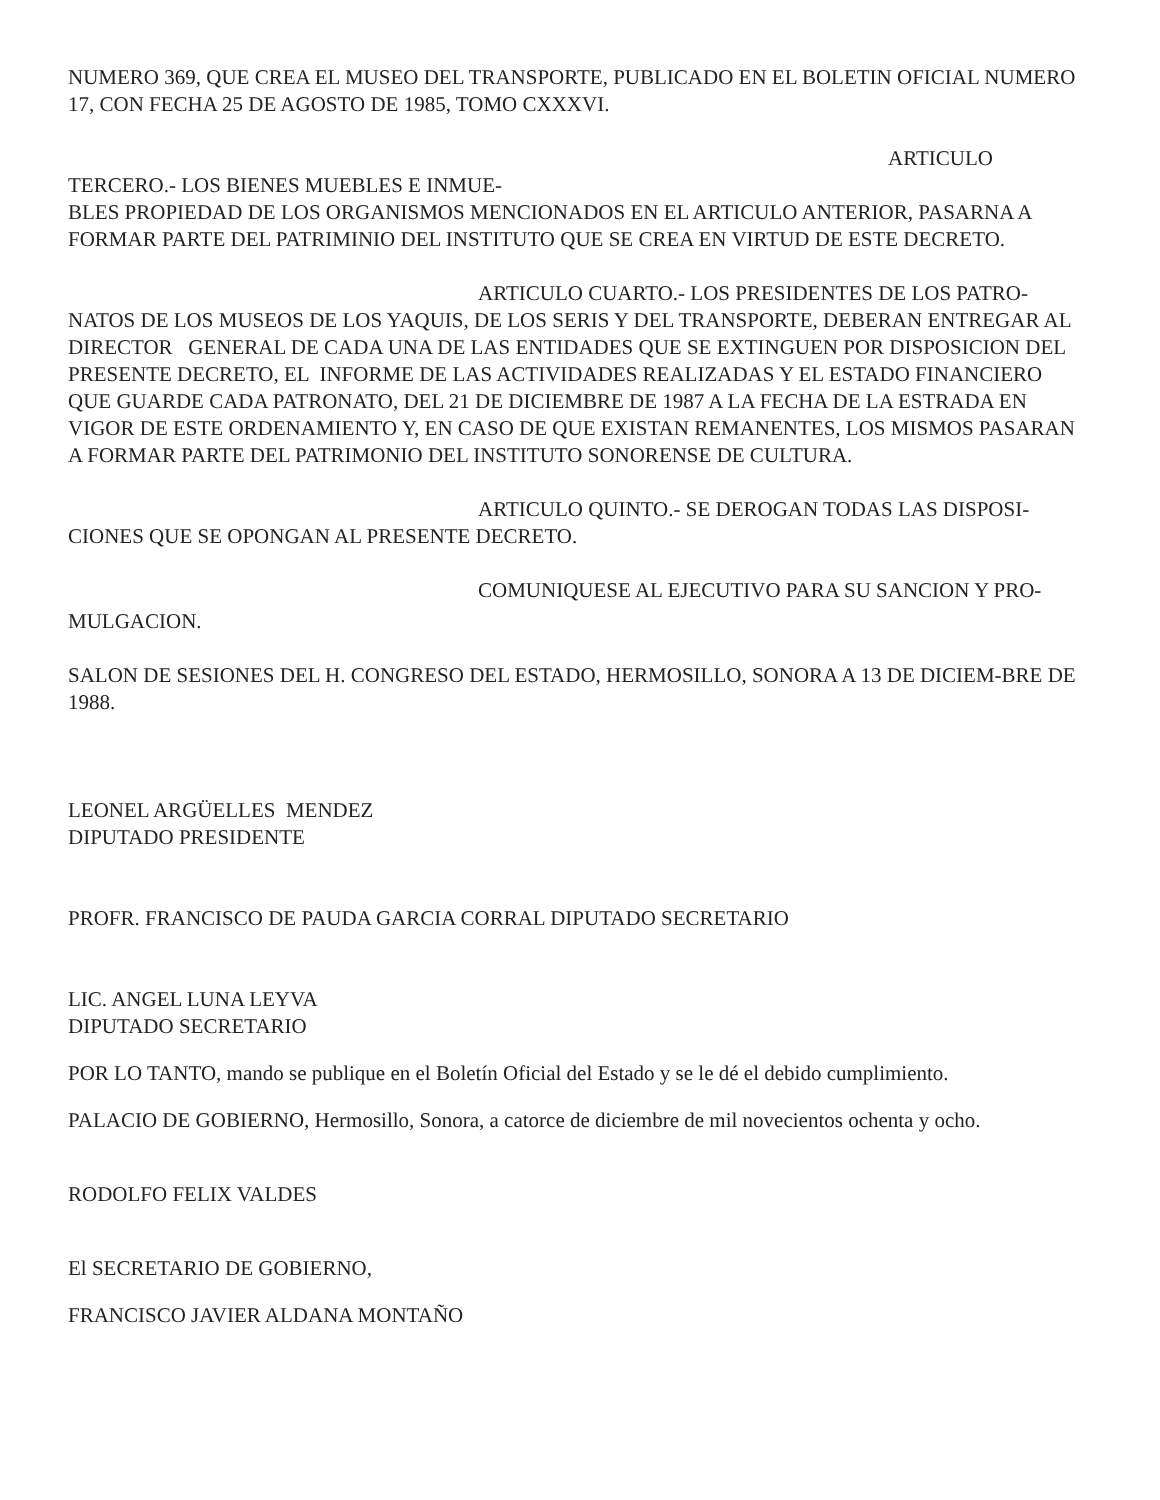NUMERO 369, QUE CREA EL MUSEO DEL TRANSPORTE, PUBLICADO EN EL BOLETIN OFICIAL NUMERO 17, CON FECHA 25 DE AGOSTO DE 1985, TOMO CXXXVI.
ARTICULO TERCERO.- LOS BIENES MUEBLES E INMUE-
BLES PROPIEDAD DE LOS ORGANISMOS MENCIONADOS EN EL ARTICULO ANTERIOR, PASARNA A FORMAR PARTE DEL PATRIMINIO DEL INSTITUTO QUE SE CREA EN VIRTUD DE ESTE DECRETO.
ARTICULO CUARTO.- LOS PRESIDENTES DE LOS PATRO-
NATOS DE LOS MUSEOS DE LOS YAQUIS, DE LOS SERIS Y DEL TRANSPORTE, DEBERAN ENTREGAR AL DIRECTOR GENERAL DE CADA UNA DE LAS ENTIDADES QUE SE EXTINGUEN POR DISPOSICION DEL PRESENTE DECRETO, EL INFORME DE LAS ACTIVIDADES REALIZADAS Y EL ESTADO FINANCIERO QUE GUARDE CADA PATRONATO, DEL 21 DE DICIEMBRE DE 1987 A LA FECHA DE LA ESTRADA EN VIGOR DE ESTE ORDENAMIENTO Y, EN CASO DE QUE EXISTAN REMANENTES, LOS MISMOS PASARAN A FORMAR PARTE DEL PATRIMONIO DEL INSTITUTO SONORENSE DE CULTURA.
ARTICULO QUINTO.- SE DEROGAN TODAS LAS DISPOSI-
CIONES QUE SE OPONGAN AL PRESENTE DECRETO.
COMUNIQUESE AL EJECUTIVO PARA SU SANCION Y PRO-
MULGACION.
SALON DE SESIONES DEL H. CONGRESO DEL ESTADO, HERMOSILLO, SONORA A 13 DE DICIEM-BRE DE 1988.
LEONEL ARGÜELLES MENDEZ
DIPUTADO PRESIDENTE
PROFR. FRANCISCO DE PAUDA GARCIA CORRAL DIPUTADO SECRETARIO
LIC. ANGEL LUNA LEYVA
DIPUTADO SECRETARIO
POR LO TANTO, mando se publique en el Boletín Oficial del Estado y se le dé el debido cumplimiento.
PALACIO DE GOBIERNO, Hermosillo, Sonora, a catorce de diciembre de mil novecientos ochenta y ocho.
RODOLFO FELIX VALDES
El SECRETARIO DE GOBIERNO,
FRANCISCO JAVIER ALDANA MONTAÑO